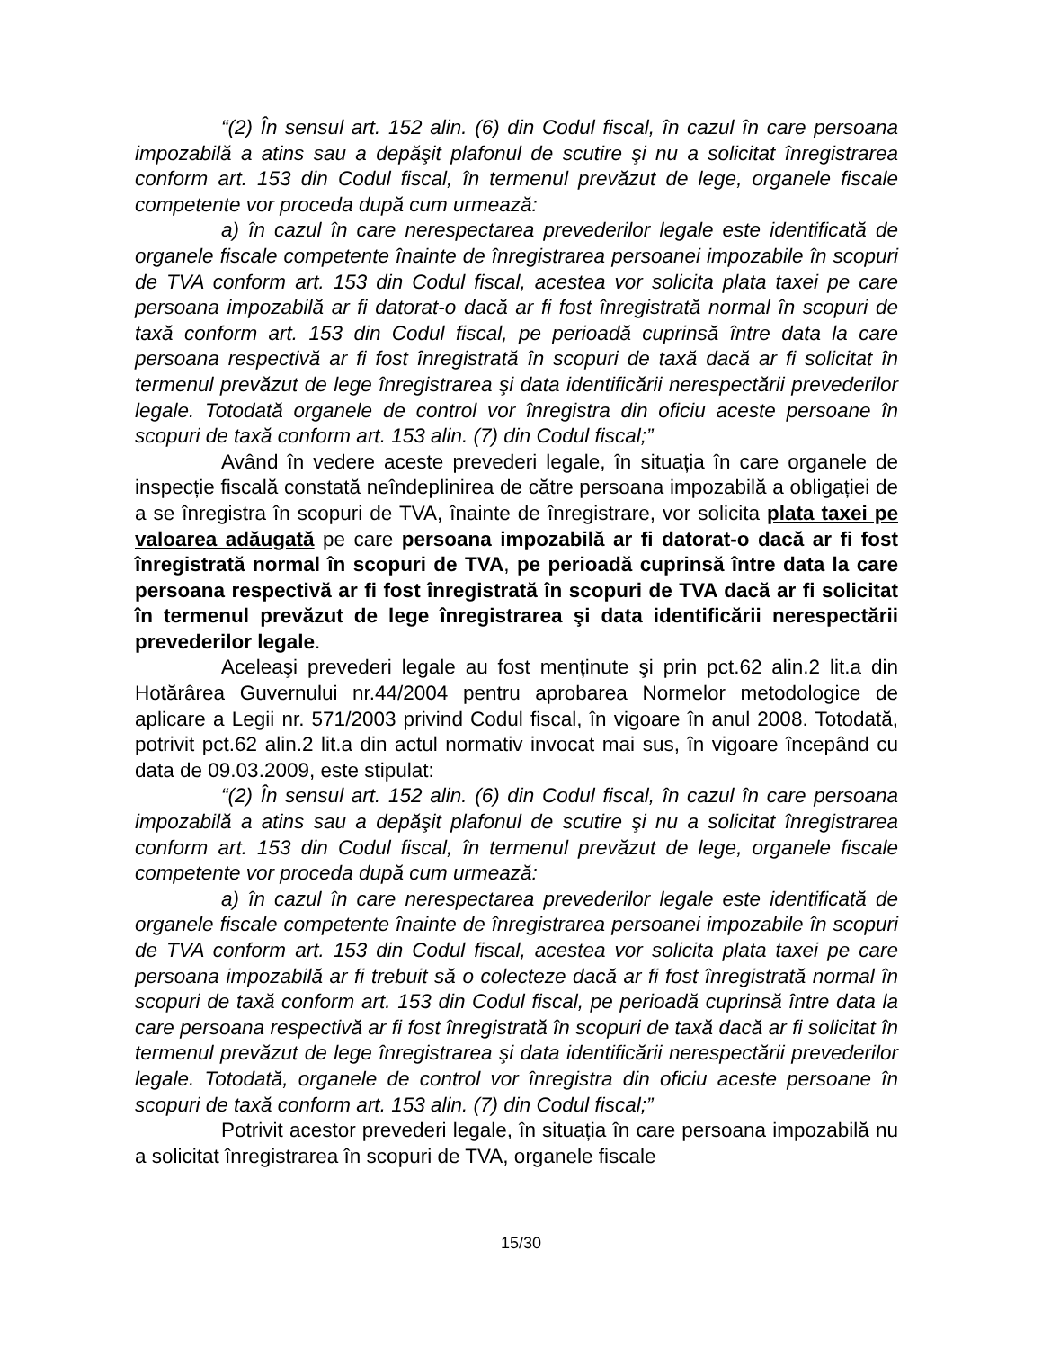“(2) În sensul art. 152 alin. (6) din Codul fiscal, în cazul în care persoana impozabilă a atins sau a depăşit plafonul de scutire şi nu a solicitat înregistrarea conform art. 153 din Codul fiscal, în termenul prevăzut de lege, organele fiscale competente vor proceda după cum urmează:
a) în cazul în care nerespectarea prevederilor legale este identificată de organele fiscale competente înainte de înregistrarea persoanei impozabile în scopuri de TVA conform art. 153 din Codul fiscal, acestea vor solicita plata taxei pe care persoana impozabilă ar fi datorat-o dacă ar fi fost înregistrată normal în scopuri de taxă conform art. 153 din Codul fiscal, pe perioadă cuprinsă între data la care persoana respectivă ar fi fost înregistrată în scopuri de taxă dacă ar fi solicitat în termenul prevăzut de lege înregistrarea şi data identificării nerespectării prevederilor legale. Totodată organele de control vor înregistra din oficiu aceste persoane în scopuri de taxă conform art. 153 alin. (7) din Codul fiscal;”
Având în vedere aceste prevederi legale, în situația în care organele de inspecție fiscală constată neîndeplinirea de către persoana impozabilă a obligației de a se înregistra în scopuri de TVA, înainte de înregistrare, vor solicita plata taxei pe valoarea adăugată pe care persoana impozabilă ar fi datorat-o dacă ar fi fost înregistrată normal în scopuri de TVA, pe perioadă cuprinsă între data la care persoana respectivă ar fi fost înregistrată în scopuri de TVA dacă ar fi solicitat în termenul prevăzut de lege înregistrarea şi data identificării nerespectării prevederilor legale.
Aceleaşi prevederi legale au fost menținute şi prin pct.62 alin.2 lit.a din Hotărârea Guvernului nr.44/2004 pentru aprobarea Normelor metodologice de aplicare a Legii nr. 571/2003 privind Codul fiscal, în vigoare în anul 2008. Totodată, potrivit pct.62 alin.2 lit.a din actul normativ invocat mai sus, în vigoare începând cu data de 09.03.2009, este stipulat:
“(2) În sensul art. 152 alin. (6) din Codul fiscal, în cazul în care persoana impozabilă a atins sau a depăşit plafonul de scutire şi nu a solicitat înregistrarea conform art. 153 din Codul fiscal, în termenul prevăzut de lege, organele fiscale competente vor proceda după cum urmează:
a) în cazul în care nerespectarea prevederilor legale este identificată de organele fiscale competente înainte de înregistrarea persoanei impozabile în scopuri de TVA conform art. 153 din Codul fiscal, acestea vor solicita plata taxei pe care persoana impozabilă ar fi trebuit să o colecteze dacă ar fi fost înregistrată normal în scopuri de taxă conform art. 153 din Codul fiscal, pe perioadă cuprinsă între data la care persoana respectivă ar fi fost înregistrată în scopuri de taxă dacă ar fi solicitat în termenul prevăzut de lege înregistrarea şi data identificării nerespectării prevederilor legale. Totodată, organele de control vor înregistra din oficiu aceste persoane în scopuri de taxă conform art. 153 alin. (7) din Codul fiscal;”
Potrivit acestor prevederi legale, în situația în care persoana impozabilă nu a solicitat înregistrarea în scopuri de TVA, organele fiscale
15/30